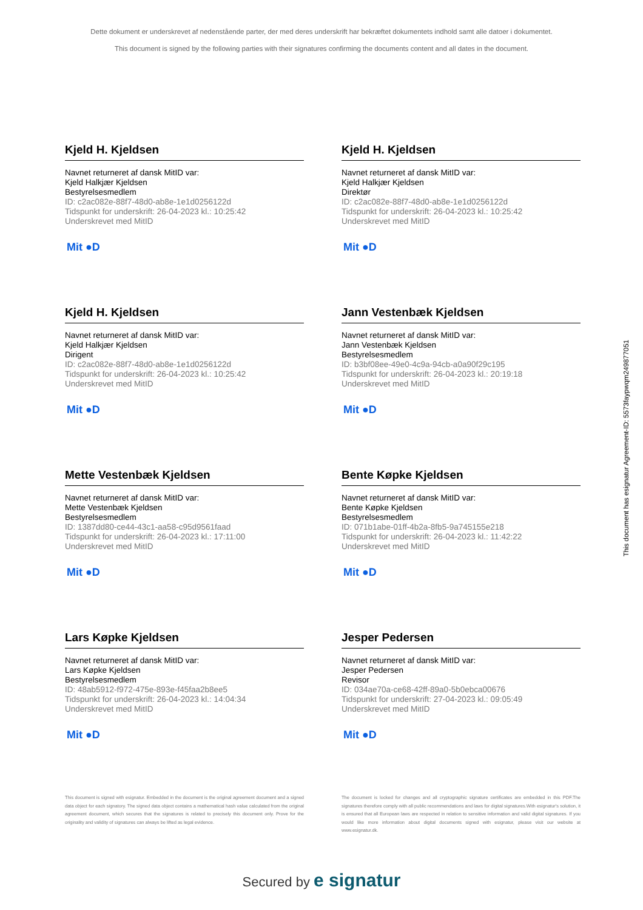Dette dokument er underskrevet af nedenstående parter, der med deres underskrift har bekræftet dokumentets indhold samt alle datoer i dokumentet.
This document is signed by the following parties with their signatures confirming the documents content and all dates in the document.
Kjeld H. Kjeldsen
Navnet returneret af dansk MitID var:
Kjeld Halkjær Kjeldsen
Bestyrelsesmedlem
ID: c2ac082e-88f7-48d0-ab8e-1e1d0256122d
Tidspunkt for underskrift: 26-04-2023 kl.: 10:25:42
Underskrevet med MitID
Mit ●D
Kjeld H. Kjeldsen
Navnet returneret af dansk MitID var:
Kjeld Halkjær Kjeldsen
Direktør
ID: c2ac082e-88f7-48d0-ab8e-1e1d0256122d
Tidspunkt for underskrift: 26-04-2023 kl.: 10:25:42
Underskrevet med MitID
Mit ●D
Kjeld H. Kjeldsen
Navnet returneret af dansk MitID var:
Kjeld Halkjær Kjeldsen
Dirigent
ID: c2ac082e-88f7-48d0-ab8e-1e1d0256122d
Tidspunkt for underskrift: 26-04-2023 kl.: 10:25:42
Underskrevet med MitID
Mit ●D
Jann Vestenbæk Kjeldsen
Navnet returneret af dansk MitID var:
Jann Vestenbæk Kjeldsen
Bestyrelsesmedlem
ID: b3bf08ee-49e0-4c9a-94cb-a0a90f29c195
Tidspunkt for underskrift: 26-04-2023 kl.: 20:19:18
Underskrevet med MitID
Mit ●D
Mette Vestenbæk Kjeldsen
Navnet returneret af dansk MitID var:
Mette Vestenbæk Kjeldsen
Bestyrelsesmedlem
ID: 1387dd80-ce44-43c1-aa58-c95d9561faad
Tidspunkt for underskrift: 26-04-2023 kl.: 17:11:00
Underskrevet med MitID
Mit ●D
Bente Køpke Kjeldsen
Navnet returneret af dansk MitID var:
Bente Køpke Kjeldsen
Bestyrelsesmedlem
ID: 071b1abe-01ff-4b2a-8fb5-9a745155e218
Tidspunkt for underskrift: 26-04-2023 kl.: 11:42:22
Underskrevet med MitID
Mit ●D
Lars Køpke Kjeldsen
Navnet returneret af dansk MitID var:
Lars Køpke Kjeldsen
Bestyrelsesmedlem
ID: 48ab5912-f972-475e-893e-f45faa2b8ee5
Tidspunkt for underskrift: 26-04-2023 kl.: 14:04:34
Underskrevet med MitID
Mit ●D
Jesper Pedersen
Navnet returneret af dansk MitID var:
Jesper Pedersen
Revisor
ID: 034ae70a-ce68-42ff-89a0-5b0ebca00676
Tidspunkt for underskrift: 27-04-2023 kl.: 09:05:49
Underskrevet med MitID
Mit ●D
This document is signed with esignatur. Embedded in the document is the original agreement document and a signed data object for each signatory. The signed data object contains a mathematical hash value calculated from the original agreement document, which secures that the signatures is related to precisely this document only. Prove for the originality and validity of signatures can always be lifted as legal evidence.
The document is locked for changes and all cryptographic signature certificates are embedded in this PDF.The signatures therefore comply with all public recommendations and laws for digital signatures.With esignatur's solution, it is ensured that all European laws are respected in relation to sensitive information and valid digital signatures. If you would like more information about digital documents signed with esignatur, please visit our website at www.esignatur.dk.
Secured by e signatur
This document has esignatur Agreement-ID: 5573faypwqm249877051